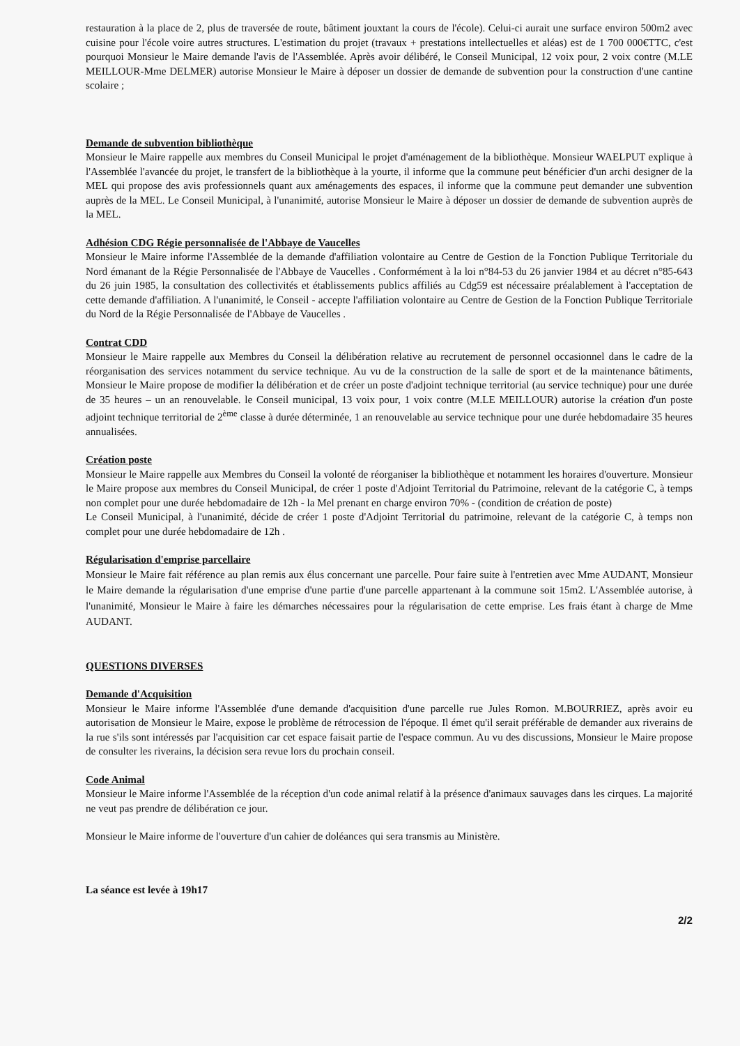restauration à la place de 2, plus de traversée de route, bâtiment jouxtant la cours de l'école). Celui-ci aurait une surface environ 500m2 avec cuisine pour l'école voire autres structures. L'estimation du projet (travaux + prestations intellectuelles et aléas) est de 1 700 000€TTC, c'est pourquoi Monsieur le Maire demande l'avis de l'Assemblée. Après avoir délibéré, le Conseil Municipal, 12 voix pour, 2 voix contre (M.LE MEILLOUR-Mme DELMER) autorise Monsieur le Maire à déposer un dossier de demande de subvention pour la construction d'une cantine scolaire ;
Demande de subvention bibliothèque
Monsieur le Maire rappelle aux membres du Conseil Municipal le projet d'aménagement de la bibliothèque. Monsieur WAELPUT explique à l'Assemblée l'avancée du projet, le transfert de la bibliothèque à la yourte, il informe que la commune peut bénéficier d'un archi designer de la MEL qui propose des avis professionnels quant aux aménagements des espaces, il informe que la commune peut demander une subvention auprès de la MEL. Le Conseil Municipal, à l'unanimité, autorise Monsieur le Maire à déposer un dossier de demande de subvention auprès de la MEL.
Adhésion CDG Régie personnalisée de l'Abbaye de Vaucelles
Monsieur le Maire informe l'Assemblée de la demande d'affiliation volontaire au Centre de Gestion de la Fonction Publique Territoriale du Nord émanant de la Régie Personnalisée de l'Abbaye de Vaucelles . Conformément à la loi n°84-53 du 26 janvier 1984 et au décret n°85-643 du 26 juin 1985, la consultation des collectivités et établissements publics affiliés au Cdg59 est nécessaire préalablement à l'acceptation de cette demande d'affiliation. A l'unanimité, le Conseil - accepte l'affiliation volontaire au Centre de Gestion de la Fonction Publique Territoriale du Nord de la Régie Personnalisée de l'Abbaye de Vaucelles .
Contrat CDD
Monsieur le Maire rappelle aux Membres du Conseil la délibération relative au recrutement de personnel occasionnel dans le cadre de la réorganisation des services notamment du service technique. Au vu de la construction de la salle de sport et de la maintenance bâtiments, Monsieur le Maire propose de modifier la délibération et de créer un poste d'adjoint technique territorial (au service technique) pour une durée de 35 heures – un an renouvelable. le Conseil municipal, 13 voix pour, 1 voix contre (M.LE MEILLOUR) autorise la création d'un poste adjoint technique territorial de 2<sup>ème</sup> classe à durée déterminée, 1 an renouvelable au service technique pour une durée hebdomadaire 35 heures annualisées.
Création poste
Monsieur le Maire rappelle aux Membres du Conseil la volonté de réorganiser la bibliothèque et notamment les horaires d'ouverture. Monsieur le Maire propose aux membres du Conseil Municipal, de créer 1 poste d'Adjoint Territorial du Patrimoine, relevant de la catégorie C, à temps non complet pour une durée hebdomadaire de 12h - la Mel prenant en charge environ 70% - (condition de création de poste)
Le Conseil Municipal, à l'unanimité, décide de créer 1 poste d'Adjoint Territorial du patrimoine, relevant de la catégorie C, à temps non complet pour une durée hebdomadaire de 12h .
Régularisation d'emprise parcellaire
Monsieur le Maire fait référence au plan remis aux élus concernant une parcelle. Pour faire suite à l'entretien avec Mme AUDANT, Monsieur le Maire demande la régularisation d'une emprise d'une partie d'une parcelle appartenant à la commune soit 15m2. L'Assemblée autorise, à l'unanimité, Monsieur le Maire à faire les démarches nécessaires pour la régularisation de cette emprise. Les frais étant à charge de Mme AUDANT.
QUESTIONS DIVERSES
Demande d'Acquisition
Monsieur le Maire informe l'Assemblée d'une demande d'acquisition d'une parcelle rue Jules Romon. M.BOURRIEZ, après avoir eu autorisation de Monsieur le Maire, expose le problème de rétrocession de l'époque. Il émet qu'il serait préférable de demander aux riverains de la rue s'ils sont intéressés par l'acquisition car cet espace faisait partie de l'espace commun. Au vu des discussions, Monsieur le Maire propose de consulter les riverains, la décision sera revue lors du prochain conseil.
Code Animal
Monsieur le Maire informe l'Assemblée de la réception d'un code animal relatif à la présence d'animaux sauvages dans les cirques. La majorité ne veut pas prendre de délibération ce jour.
Monsieur le Maire informe de l'ouverture d'un cahier de doléances qui sera transmis au Ministère.
La séance est levée à 19h17
2/2